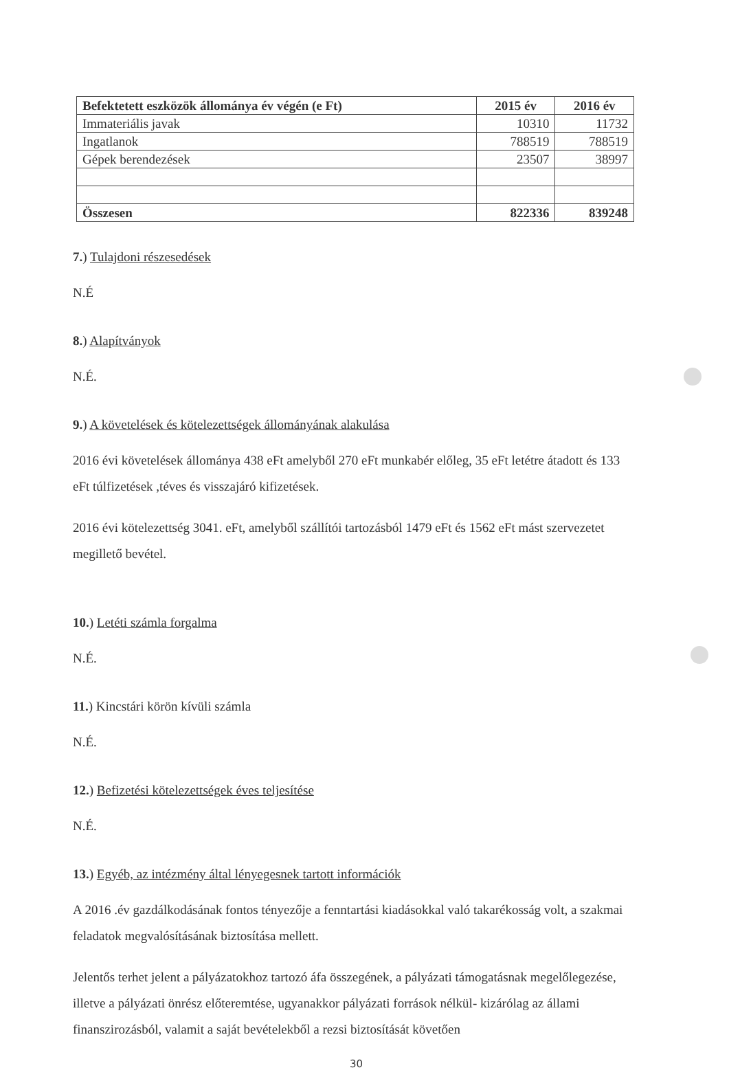| Befektetett eszközök állománya év végén (e Ft) | 2015 év | 2016 év |
| --- | --- | --- |
| Immateriális javak | 10310 | 11732 |
| Ingatlanok | 788519 | 788519 |
| Gépek berendezések | 23507 | 38997 |
| Összesen | 822336 | 839248 |
7.) Tulajdoni részesedések
N.É
8.) Alapítványok
N.É.
9.) A követelések és kötelezettségek állományának alakulása
2016 évi követelések állománya 438 eFt amelyből 270 eFt munkabér előleg, 35 eFt letétre átadott és 133 eFt túlfizetések ,téves és visszajáró kifizetések.
2016 évi kötelezettség 3041. eFt, amelyből szállítói tartozásból 1479 eFt és 1562 eFt mást szervezetet megillető bevétel.
10.) Letéti számla forgalma
N.É.
11.) Kincstári körön kívüli számla
N.É.
12.) Befizetési kötelezettségek éves teljesítése
N.É.
13.) Egyéb, az intézmény által lényegesnek tartott információk
A 2016 .év gazdálkodásának fontos tényezője a fenntartási kiadásokkal való takarékosság volt, a szakmai feladatok megvalósításának biztosítása mellett.
Jelentős terhet jelent a pályázatokhoz tartozó áfa összegének, a pályázati támogatásnak megelőlegezése, illetve a pályázati önrész előteremtése, ugyanakkor pályázati források nélkül- kizárólag az állami finanszirozásból, valamit a saját bevételekből a rezsi biztosítását követően
30